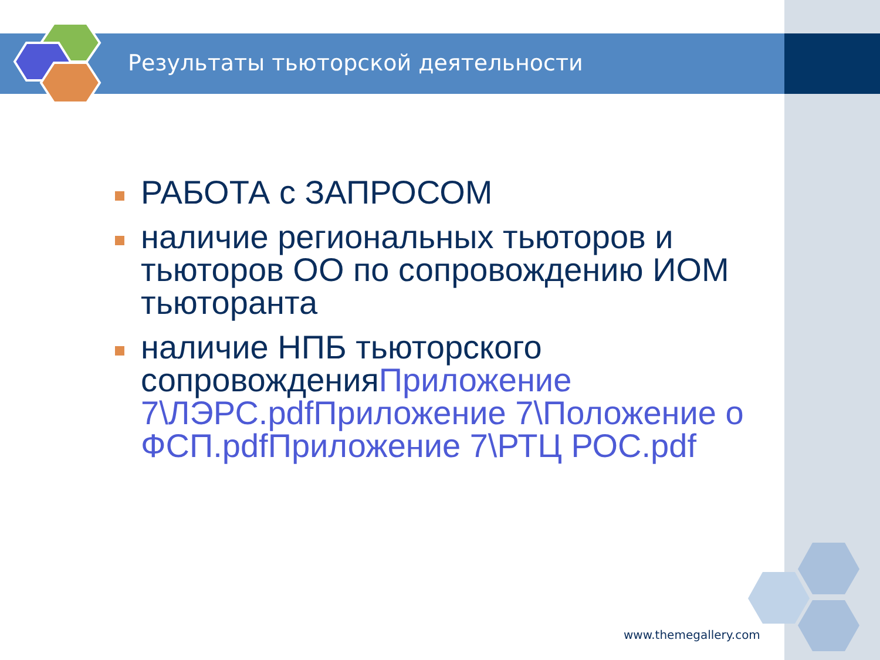Результаты тьюторской деятельности
РАБОТА с ЗАПРОСОМ
наличие региональных тьюторов и тьюторов ОО по сопровождению ИОМ тьюторанта
наличие НПБ тьюторского сопровожденияПриложение 7\ЛЭРС.pdf Приложение 7\Положение о ФСП.pdf Приложение 7\РТЦ РОС.pdf
www.themegallery.com